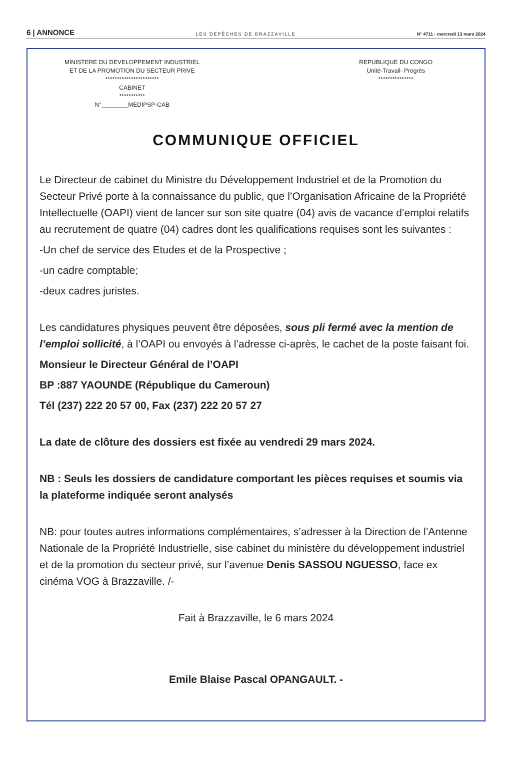6 | ANNONCE LES DÉPÊCHES DE BRAZZAVILLE N° 4711 - mercredi 13 mars 2024
MINISTERE DU DEVELOPPEMENT INDUSTRIEL
ET DE LA PROMOTION DU SECTEUR PRIVE
***********************
CABINET
***********
N°________MEDIPSP-CAB
REPUBLIQUE DU CONGO
Unité-Travail- Progrès
***************
COMMUNIQUE OFFICIEL
Le Directeur de cabinet du Ministre du Développement Industriel et de la Promotion du Secteur Privé porte à la connaissance du public, que l’Organisation Africaine de la Propriété Intellectuelle (OAPI) vient de lancer sur son site quatre (04) avis de vacance d’emploi relatifs au recrutement de quatre (04) cadres dont les qualifications requises sont les suivantes :
-Un chef de service des Etudes et de la Prospective ;
-un cadre comptable;
-deux cadres juristes.
Les candidatures physiques peuvent être déposées, sous pli fermé avec la mention de l’emploi sollicité, à l’OAPI ou envoyés à l’adresse ci-après, le cachet de la poste faisant foi.
Monsieur le Directeur Général de l’OAPI
BP :887 YAOUNDE (République du Cameroun)
Tél (237) 222 20 57 00, Fax (237) 222 20 57 27
La date de clôture des dossiers est fixée au vendredi 29 mars 2024.
NB : Seuls les dossiers de candidature comportant les pièces requises et soumis via la plateforme indiquée seront analysés
NB: pour toutes autres informations complémentaires, s’adresser à la Direction de l’Antenne Nationale de la Propriété Industrielle, sise cabinet du ministère du développement industriel et de la promotion du secteur privé, sur l’avenue Denis SASSOU NGUESSO, face ex cinéma VOG à Brazzaville. /-
Fait à Brazzaville, le 6 mars 2024
Emile Blaise Pascal OPANGAULT. -